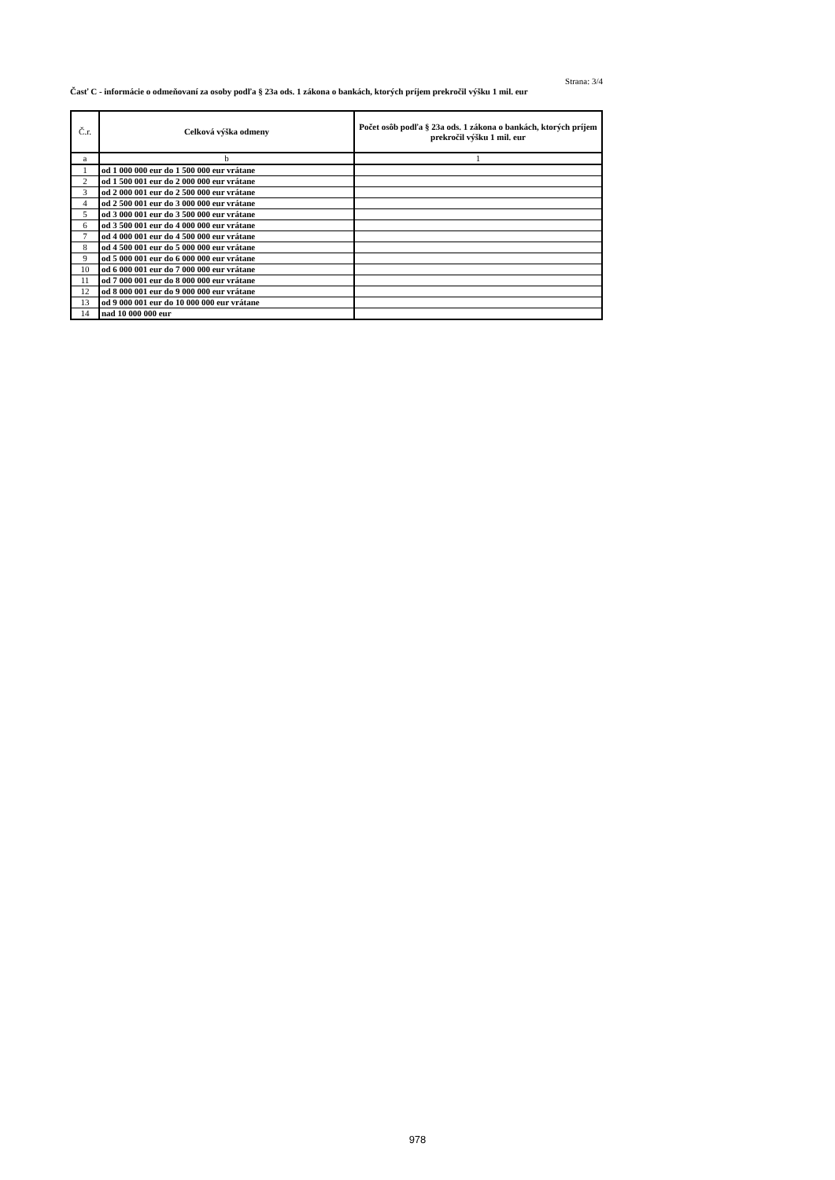Strana: 3/4
Časť C - informácie o odmeňovaní za osoby podľa § 23a ods. 1 zákona o bankách, ktorých príjem prekročil výšku 1 mil. eur
| Č.r. | Celková výška odmeny | Počet osôb podľa § 23a ods. 1 zákona o bankách, ktorých príjem prekročil výšku 1 mil. eur |
| --- | --- | --- |
| a | b | 1 |
| 1 | od 1 000 000 eur do 1 500 000 eur vrátane | |
| 2 | od 1 500 001 eur do 2 000 000 eur vrátane | |
| 3 | od 2 000 001 eur do 2 500 000 eur vrátane | |
| 4 | od 2 500 001 eur do 3 000 000 eur vrátane | |
| 5 | od 3 000 001 eur do 3 500 000 eur vrátane | |
| 6 | od 3 500 001 eur do 4 000 000 eur vrátane | |
| 7 | od 4 000 001 eur do 4 500 000 eur vrátane | |
| 8 | od 4 500 001 eur do 5 000 000 eur vrátane | |
| 9 | od 5 000 001 eur do 6 000 000 eur vrátane | |
| 10 | od 6 000 001 eur do 7 000 000 eur vrátane | |
| 11 | od 7 000 001 eur do 8 000 000 eur vrátane | |
| 12 | od 8 000 001 eur do 9 000 000 eur vrátane | |
| 13 | od 9 000 001 eur do 10 000 000 eur vrátane | |
| 14 | nad 10 000 000 eur | |
978